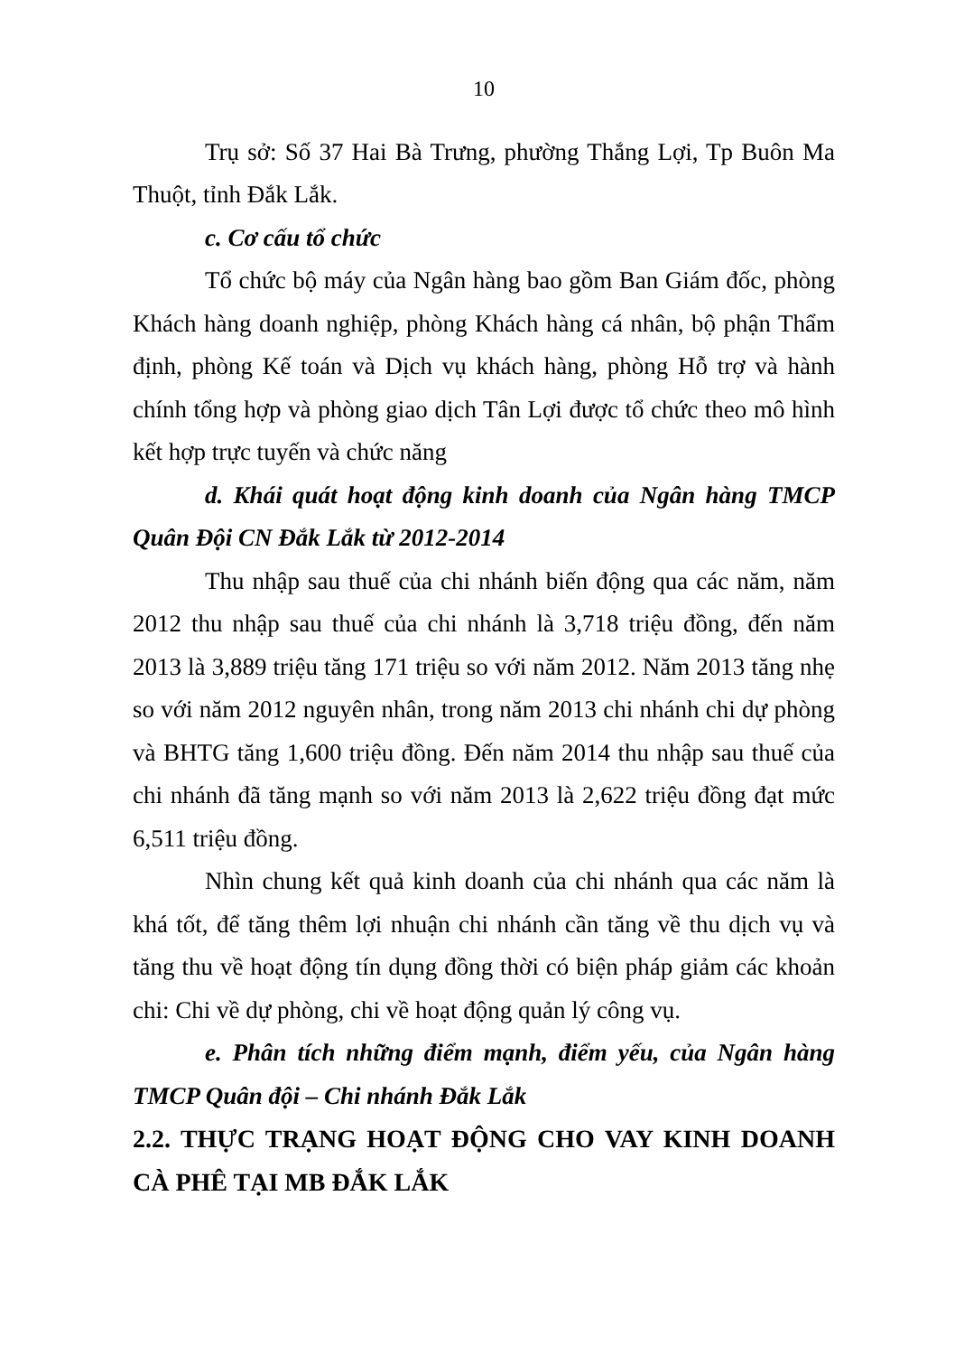10
Trụ sở: Số 37 Hai Bà Trưng, phường Thắng Lợi, Tp Buôn Ma Thuột, tỉnh Đắk Lắk.
c. Cơ cấu tổ chức
Tổ chức bộ máy của Ngân hàng bao gồm Ban Giám đốc, phòng Khách hàng doanh nghiệp, phòng Khách hàng cá nhân, bộ phận Thẩm định, phòng Kế toán và Dịch vụ khách hàng, phòng Hỗ trợ và hành chính tổng hợp và phòng giao dịch Tân Lợi được tổ chức theo mô hình kết hợp trực tuyến và chức năng
d. Khái quát hoạt động kinh doanh của Ngân hàng TMCP Quân Đội CN Đắk Lắk từ 2012-2014
Thu nhập sau thuế của chi nhánh biến động qua các năm, năm 2012 thu nhập sau thuế của chi nhánh là 3,718 triệu đồng, đến năm 2013 là 3,889 triệu tăng 171 triệu so với năm 2012. Năm 2013 tăng nhẹ so với năm 2012 nguyên nhân, trong năm 2013 chi nhánh chi dự phòng và BHTG tăng 1,600 triệu đồng. Đến năm 2014 thu nhập sau thuế của chi nhánh đã tăng mạnh so với năm 2013 là 2,622 triệu đồng đạt mức 6,511 triệu đồng.
Nhìn chung kết quả kinh doanh của chi nhánh qua các năm là khá tốt, để tăng thêm lợi nhuận chi nhánh cần tăng về thu dịch vụ và tăng thu về hoạt động tín dụng đồng thời có biện pháp giảm các khoản chi: Chi về dự phòng, chi về hoạt động quản lý công vụ.
e. Phân tích những điểm mạnh, điểm yếu, của Ngân hàng TMCP Quân đội – Chi nhánh Đắk Lắk
2.2. THỰC TRẠNG HOẠT ĐỘNG CHO VAY KINH DOANH CÀ PHÊ TẠI MB ĐẮK LẮK